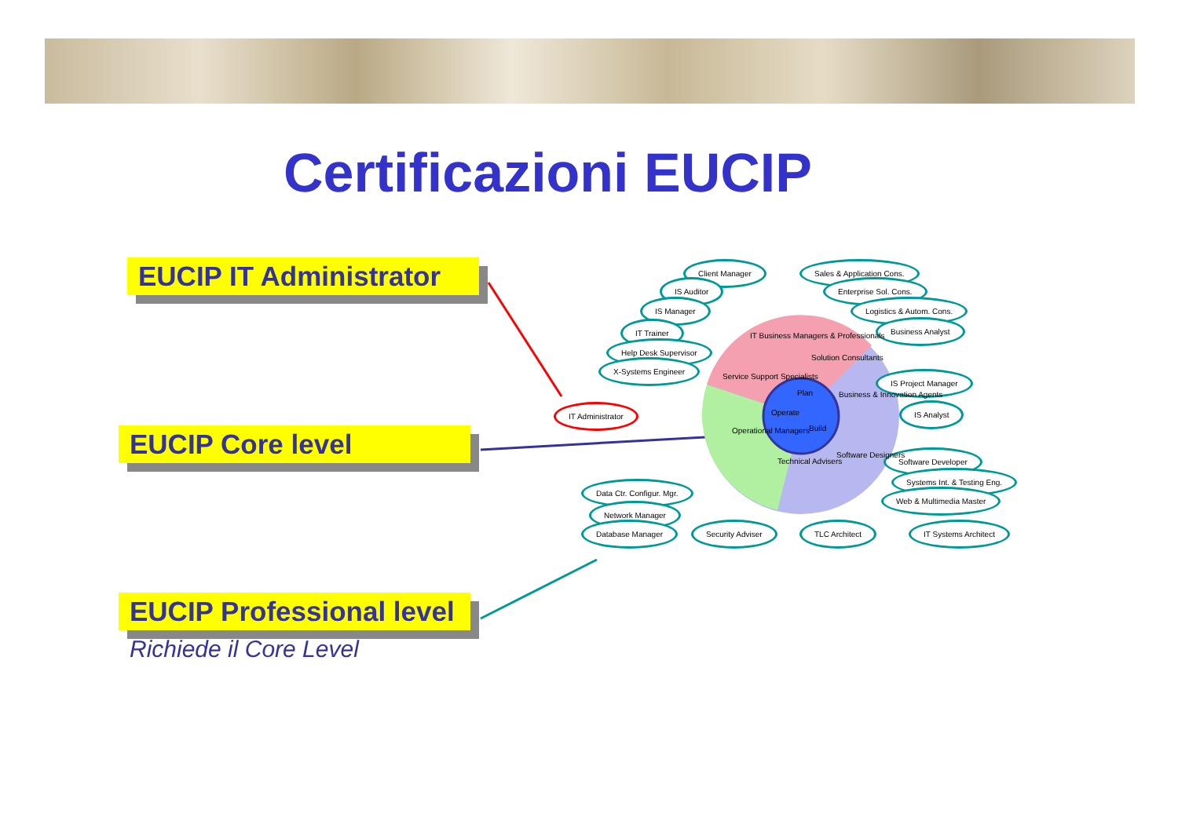Certificazioni EUCIP
EUCIP IT Administrator
EUCIP Core level
EUCIP Professional level
Richiede il Core Level
IT Administrator
Client Manager Sales & Application Cons.
IS Auditor Enterprise Sol. Cons.
IS Manager Logistics & Autom. Cons.
IT Trainer Business Analyst
Help Desk Supervisor
X-Systems Engineer
IS Project Manager
IS Analyst
Software Developer
Systems Int. & Testing Eng.
Web & Multimedia Master
Data Ctr. Configur. Mgr.
Network Manager
Database Manager Security Adviser TLC Architect IT Systems Architect
IT Business Managers & Professionals
Solution Consultants
Service Support Specialists
Business & Innovation Agents
Plan
Operate
Build
Operational Managers
Technical Advisers
Software Designers